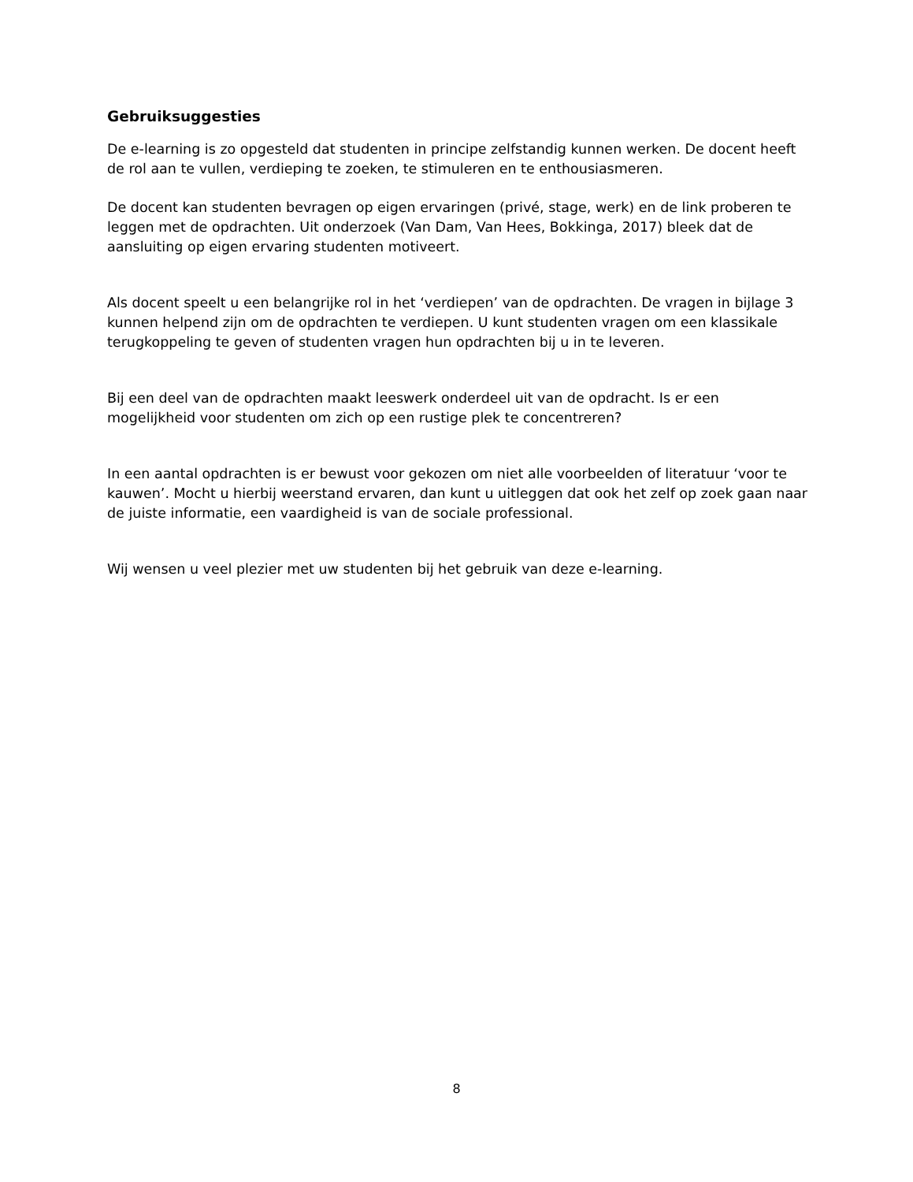Gebruiksuggesties
De e-learning is zo opgesteld dat studenten in principe zelfstandig kunnen werken. De docent heeft de rol aan te vullen, verdieping te zoeken, te stimuleren en te enthousiasmeren.
De docent kan studenten bevragen op eigen ervaringen (privé, stage, werk) en de link proberen te leggen met de opdrachten. Uit onderzoek (Van Dam, Van Hees, Bokkinga, 2017) bleek dat de aansluiting op eigen ervaring studenten motiveert.
Als docent speelt u een belangrijke rol in het ‘verdiepen’ van de opdrachten. De vragen in bijlage 3 kunnen helpend zijn om de opdrachten te verdiepen. U kunt studenten vragen om een klassikale terugkoppeling te geven of studenten vragen hun opdrachten bij u in te leveren.
Bij een deel van de opdrachten maakt leeswerk onderdeel uit van de opdracht. Is er een mogelijkheid voor studenten om zich op een rustige plek te concentreren?
In een aantal opdrachten is er bewust voor gekozen om niet alle voorbeelden of literatuur ‘voor te kauwen’. Mocht u hierbij weerstand ervaren, dan kunt u uitleggen dat ook het zelf op zoek gaan naar de juiste informatie, een vaardigheid is van de sociale professional.
Wij wensen u veel plezier met uw studenten bij het gebruik van deze e-learning.
8